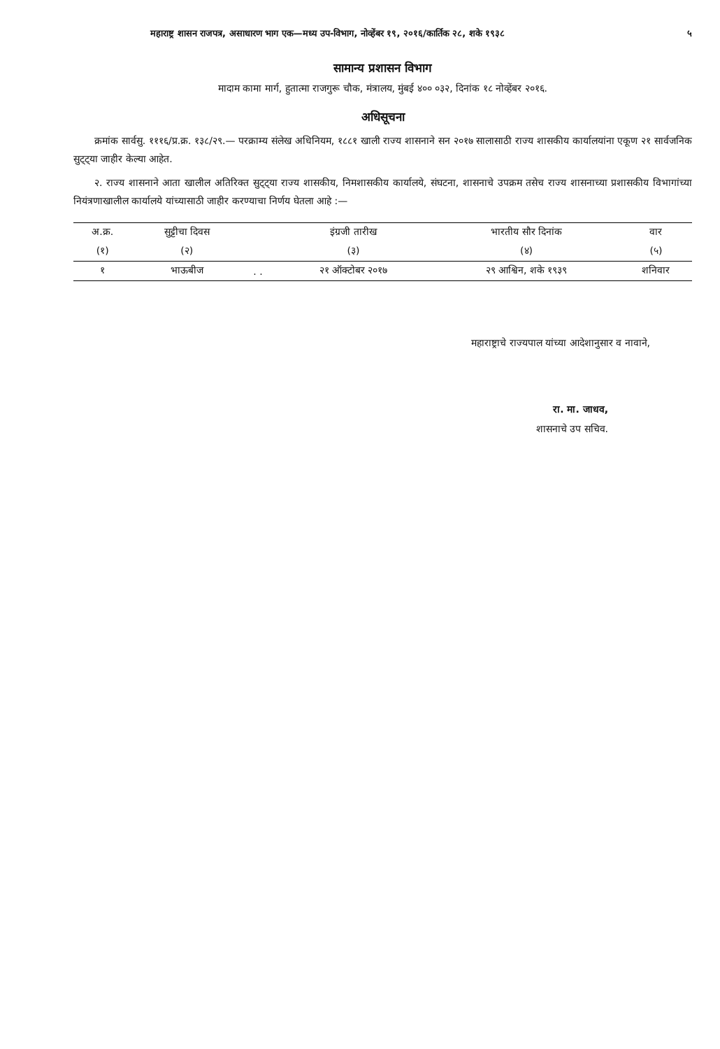महाराष्ट्र शासन राजपत्र, असाधारण भाग एक—मध्य उप-विभाग, नोव्हेंबर १९, २०१६/कार्तिक २८, शके १९३८ ५
सामान्य प्रशासन विभाग
मादाम कामा मार्ग, हुतात्मा राजगुरू चौक, मंत्रालय, मुंबई ४०० ०३२, दिनांक १८ नोव्हेंबर २०१६.
अधिसूचना
क्रमांक सार्वसु. १११६/प्र.क्र. १३८/२९.— परक्राम्य संलेख अधिनियम, १८८१ खाली राज्य शासनाने सन २०१७ सालासाठी राज्य शासकीय कार्यालयांना एकूण २१ सार्वजनिक सुट्ट्या जाहीर केल्या आहेत.
२. राज्य शासनाने आता खालील अतिरिक्त सुट्ट्या राज्य शासकीय, निमशासकीय कार्यालये, संघटना, शासनाचे उपक्रम तसेच राज्य शासनाच्या प्रशासकीय विभागांच्या नियंत्रणाखालील कार्यालये यांच्यासाठी जाहीर करण्याचा निर्णय घेतला आहे :—
| अ.क्र. | सुट्टीचा दिवस | | इंग्रजी तारीख | भारतीय सौर दिनांक | वार |
| --- | --- | --- | --- | --- | --- |
| (१) | (२) | | (३) | (४) | (५) |
| १ | भाऊबीज | . . | २१ ऑक्टोबर २०१७ | २९ आश्विन, शके १९३९ | शनिवार |
महाराष्ट्राचे राज्यपाल यांच्या आदेशानुसार व नावाने,
रा. मा. जाधव,
शासनाचे उप सचिव.